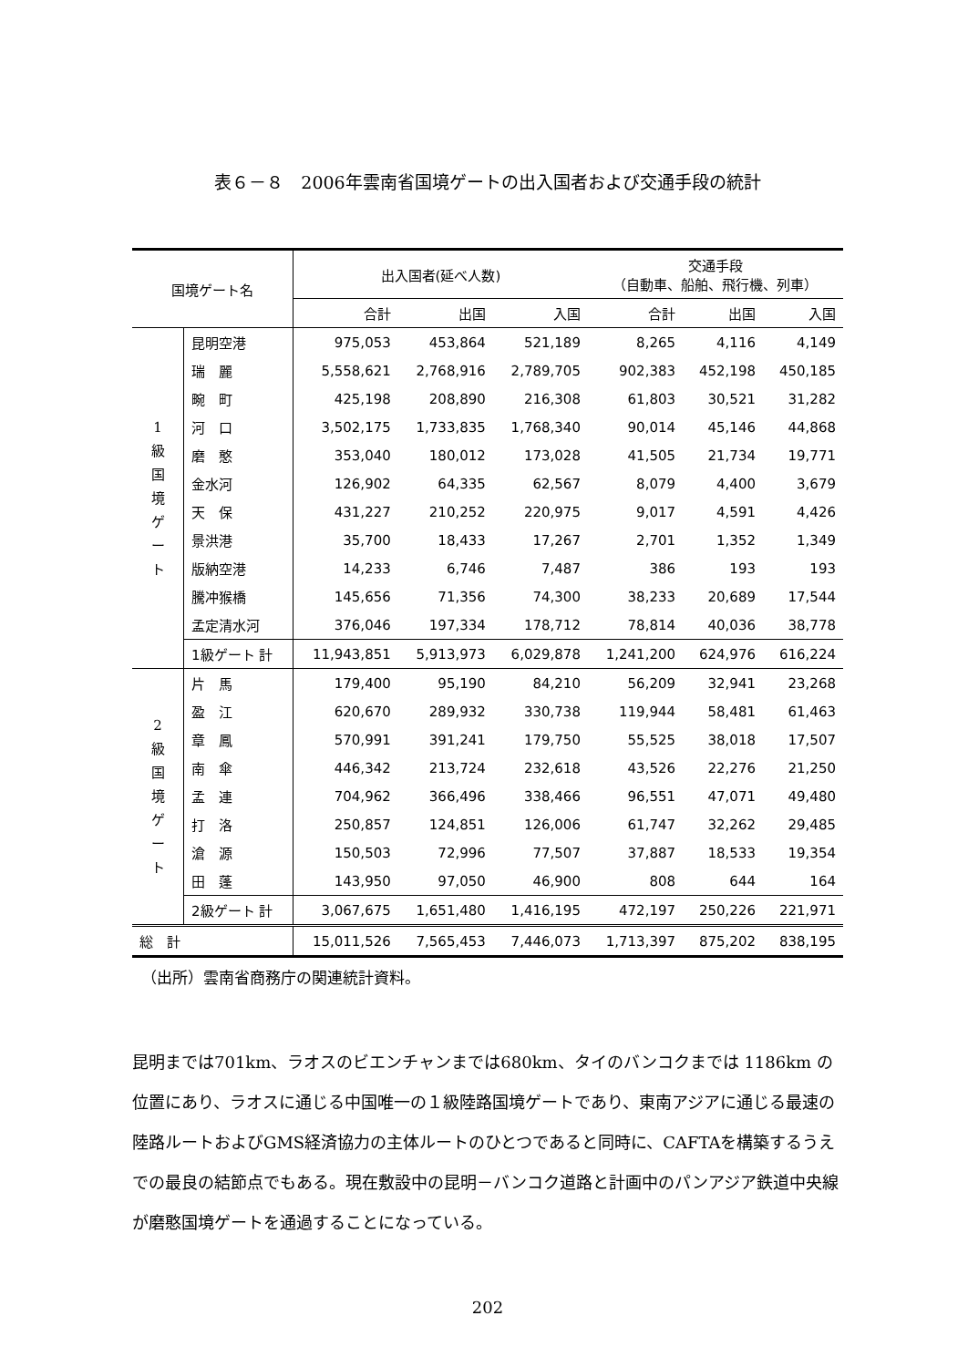表６－８　2006年雲南省国境ゲートの出入国者および交通手段の統計
| 国境ゲート名 | | 出入国者(延べ人数) | | | 交通手段 （自動車、船舶、飛行機、列車） | | |
| --- | --- | --- | --- | --- | --- | --- | --- |
| | | 合計 | 出国 | 入国 | 合計 | 出国 | 入国 |
| 1 級 国 境 ゲ ー ト | 昆明空港 | 975,053 | 453,864 | 521,189 | 8,265 | 4,116 | 4,149 |
| | 瑞 麗 | 5,558,621 | 2,768,916 | 2,789,705 | 902,383 | 452,198 | 450,185 |
| | 畹 町 | 425,198 | 208,890 | 216,308 | 61,803 | 30,521 | 31,282 |
| | 河 口 | 3,502,175 | 1,733,835 | 1,768,340 | 90,014 | 45,146 | 44,868 |
| | 磨 憨 | 353,040 | 180,012 | 173,028 | 41,505 | 21,734 | 19,771 |
| | 金水河 | 126,902 | 64,335 | 62,567 | 8,079 | 4,400 | 3,679 |
| | 天 保 | 431,227 | 210,252 | 220,975 | 9,017 | 4,591 | 4,426 |
| | 景洪港 | 35,700 | 18,433 | 17,267 | 2,701 | 1,352 | 1,349 |
| | 版納空港 | 14,233 | 6,746 | 7,487 | 386 | 193 | 193 |
| | 騰冲猴橋 | 145,656 | 71,356 | 74,300 | 38,233 | 20,689 | 17,544 |
| | 孟定清水河 | 376,046 | 197,334 | 178,712 | 78,814 | 40,036 | 38,778 |
| | 1級ゲート 計 | 11,943,851 | 5,913,973 | 6,029,878 | 1,241,200 | 624,976 | 616,224 |
| 2 級 国 境 ゲ ー ト | 片 馬 | 179,400 | 95,190 | 84,210 | 56,209 | 32,941 | 23,268 |
| | 盈 江 | 620,670 | 289,932 | 330,738 | 119,944 | 58,481 | 61,463 |
| | 章 鳳 | 570,991 | 391,241 | 179,750 | 55,525 | 38,018 | 17,507 |
| | 南 傘 | 446,342 | 213,724 | 232,618 | 43,526 | 22,276 | 21,250 |
| | 孟 連 | 704,962 | 366,496 | 338,466 | 96,551 | 47,071 | 49,480 |
| | 打 洛 | 250,857 | 124,851 | 126,006 | 61,747 | 32,262 | 29,485 |
| | 滄 源 | 150,503 | 72,996 | 77,507 | 37,887 | 18,533 | 19,354 |
| | 田 蓬 | 143,950 | 97,050 | 46,900 | 808 | 644 | 164 |
| | 2級ゲート 計 | 3,067,675 | 1,651,480 | 1,416,195 | 472,197 | 250,226 | 221,971 |
| 総 計 | | 15,011,526 | 7,565,453 | 7,446,073 | 1,713,397 | 875,202 | 838,195 |
（出所）雲南省商務庁の関連統計資料。
昆明までは701km、ラオスのビエンチャンまでは680km、タイのバンコクまでは 1186km の位置にあり、ラオスに通じる中国唯一の１級陸路国境ゲートであり、東南アジアに通じる最速の陸路ルートおよびGMS経済協力の主体ルートのひとつであると同時に、CAFTAを構築するうえでの最良の結節点でもある。現在敷設中の昆明－バンコク道路と計画中のパンアジア鉄道中央線が磨憨国境ゲートを通過することになっている。
202